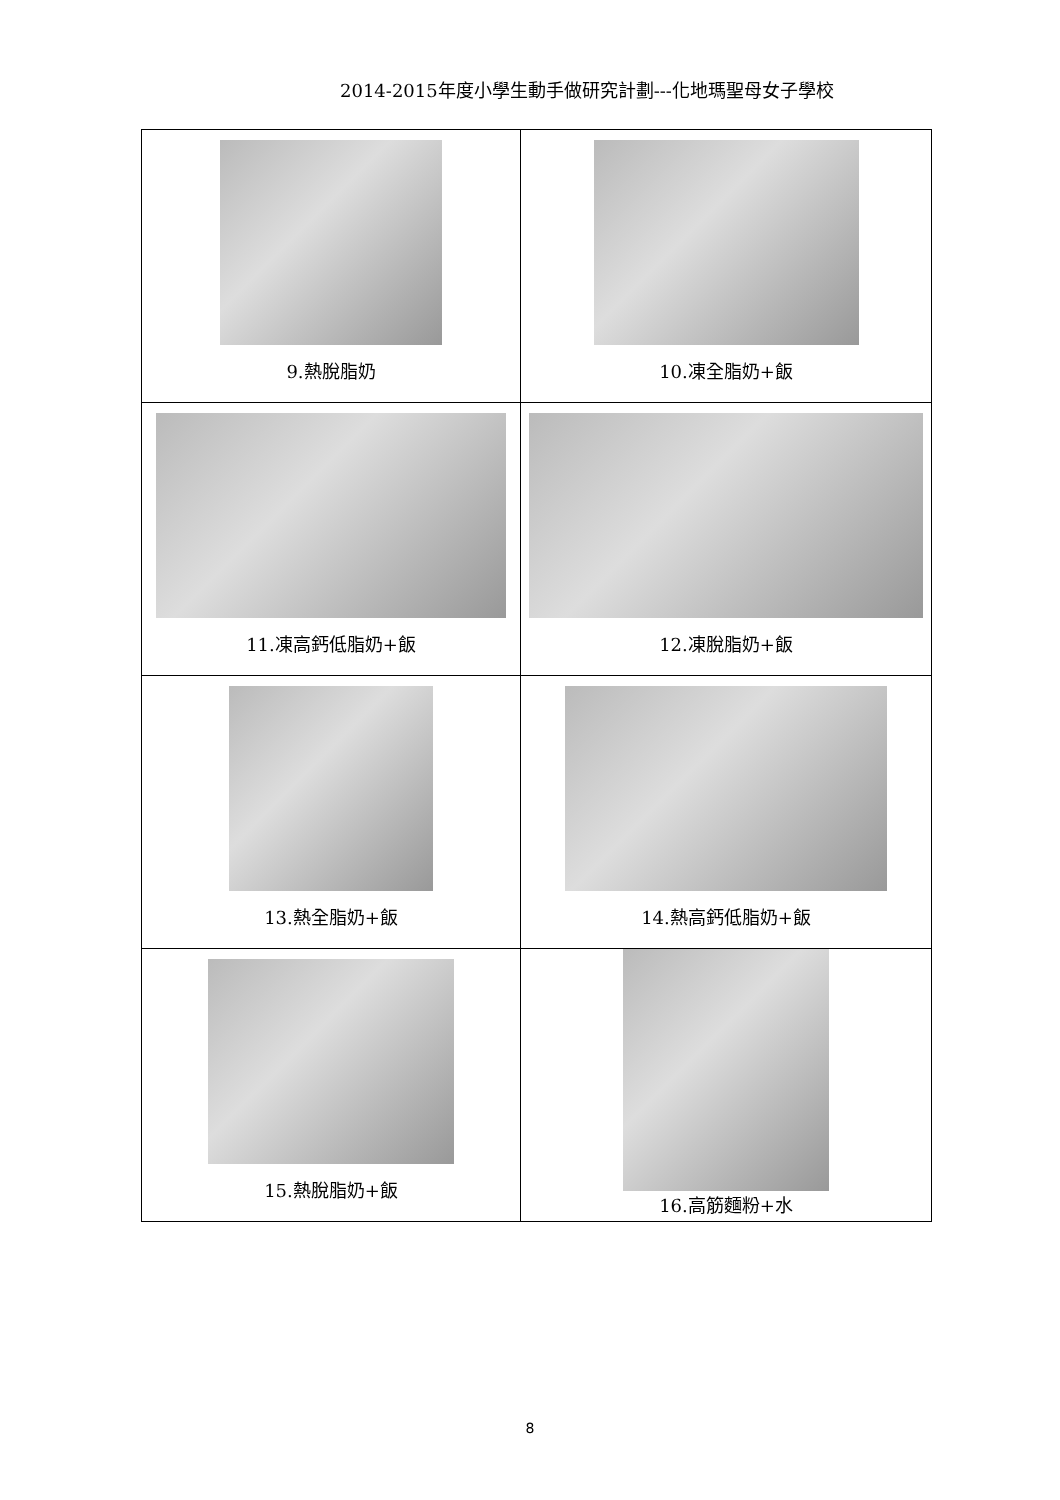2014-2015年度小學生動手做研究計劃---化地瑪聖母女子學校
| 9.熱脫脂奶 | 10.凍全脂奶+飯 |
| 11.凍高鈣低脂奶+飯 | 12.凍脫脂奶+飯 |
| 13.熱全脂奶+飯 | 14.熱高鈣低脂奶+飯 |
| 15.熱脫脂奶+飯 | 16.高筋麵粉+水 |
8